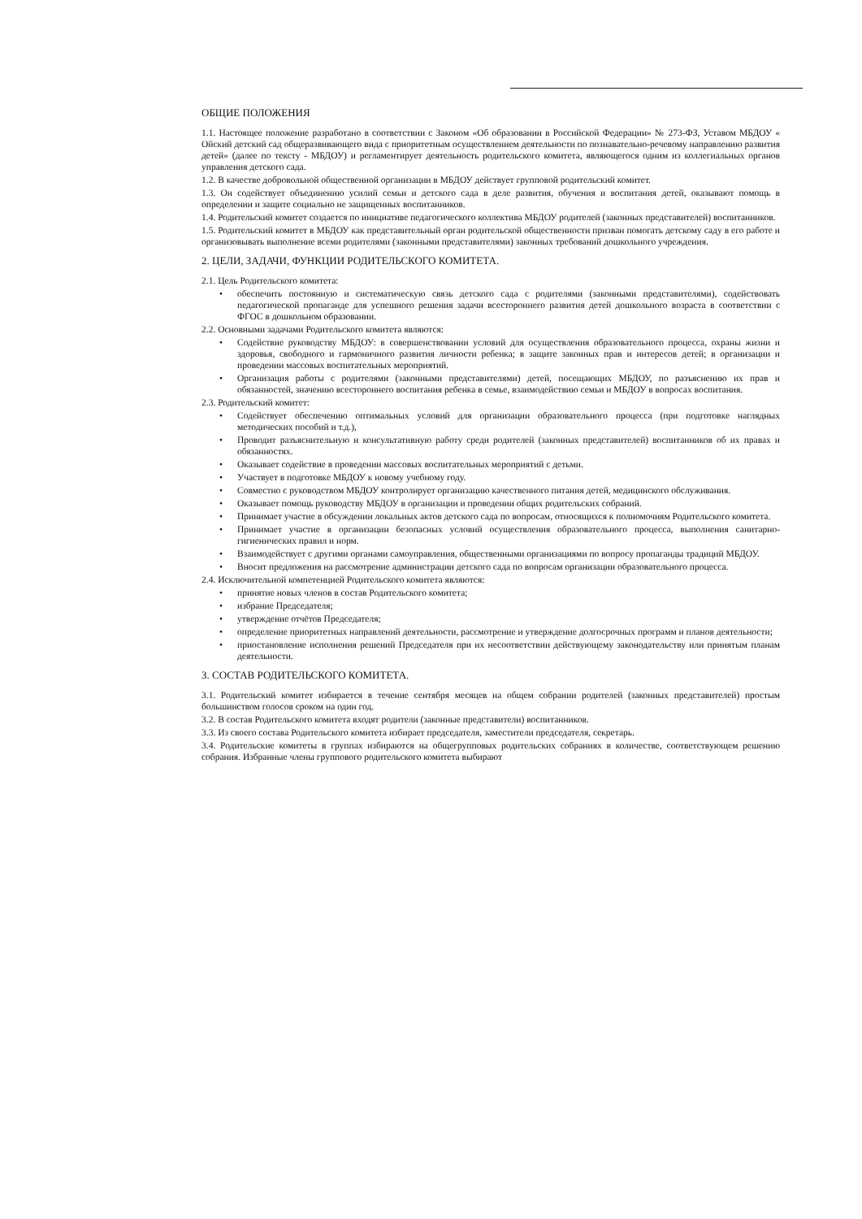ОБЩИЕ ПОЛОЖЕНИЯ
1.1. Настоящее положение разработано в соответствии с Законом «Об образовании в Российской Федерации» № 273-ФЗ, Уставом МБДОУ « Ойский детский сад общеразвивающего вида с приоритетным осуществлением деятельности по познавательно-речевому направлению развития детей» (далее по тексту - МБДОУ) и регламентирует деятельность родительского комитета, являющегося одним из коллегиальных органов управления детского сада.
1.2. В качестве добровольной общественной организации в МБДОУ действует групповой родительский комитет.
1.3. Он содействует объединению усилий семьи и детского сада в деле развития, обучения и воспитания детей, оказывают помощь в определении и защите социально не защищенных воспитанников.
1.4. Родительский комитет создается по инициативе педагогического коллектива МБДОУ родителей (законных представителей) воспитанников.
1.5. Родительский комитет в МБДОУ как представительный орган родительской общественности призван помогать детскому саду в его работе и организовывать выполнение всеми родителями (законными представителями) законных требований дошкольного учреждения.
2. ЦЕЛИ, ЗАДАЧИ, ФУНКЦИИ РОДИТЕЛЬСКОГО КОМИТЕТА.
2.1. Цель Родительского комитета:
• обеспечить постоянную и систематическую связь детского сада с родителями (законными представителями), содействовать педагогической пропаганде для успешного решения задачи всестороннего развития детей дошкольного возраста в соответствии с ФГОС в дошкольном образовании.
2.2. Основными задачами Родительского комитета являются:
• Содействие руководству МБДОУ: в совершенствовании условий для осуществления образовательного процесса, охраны жизни и здоровья, свободного и гармоничного развития личности ребенка; в защите законных прав и интересов детей; в организации и проведении массовых воспитательных мероприятий.
• Организация работы с родителями (законными представителями) детей, посещающих МБДОУ, по разъяснению их прав и обязанностей, значению всестороннего воспитания ребенка в семье, взаимодействию семьи и МБДОУ в вопросах воспитания.
2.3. Родительский комитет:
• Содействует обеспечению оптимальных условий для организации образовательного процесса (при подготовке наглядных методических пособий и т.д.),
• Проводит разъяснительную и консультативную работу среди родителей (законных представителей) воспитанников об их правах и обязанностях.
• Оказывает содействие в проведении массовых воспитательных мероприятий с детьми.
• Участвует в подготовке МБДОУ к новому учебному году.
• Совместно с руководством МБДОУ контролирует организацию качественного питания детей, медицинского обслуживания.
• Оказывает помощь руководству МБДОУ в организации и проведении общих родительских собраний.
• Принимает участие в обсуждении локальных актов детского сада по вопросам, относящихся к полномочиям Родительского комитета.
• Принимает участие в организации безопасных условий осуществления образовательного процесса, выполнения санитарно-гигиенических правил и норм.
• Взаимодействует с другими органами самоуправления, общественными организациями по вопросу пропаганды традиций МБДОУ.
• Вносит предложения на рассмотрение администрации детского сада по вопросам организации образовательного процесса.
2.4. Исключительной компетенцией Родительского комитета являются:
• принятие новых членов в состав Родительского комитета;
• избрание Председателя;
• утверждение отчётов Председателя;
• определение приоритетных направлений деятельности, рассмотрение и утверждение долгосрочных программ и планов деятельности;
• приостановление исполнения решений Председателя при их несоответствии действующему законодательству или принятым планам деятельности.
3. СОСТАВ РОДИТЕЛЬСКОГО КОМИТЕТА.
3.1. Родительский комитет избирается в течение сентября месяцев на общем собрании родителей (законных представителей) простым большинством голосов сроком на один год.
3.2. В состав Родительского комитета входят родители (законные представители) воспитанников.
3.3. Из своего состава Родительского комитета избирает председателя, заместители председателя, секретарь.
3.4. Родительские комитеты в группах избираются на общегрупповых родительских собраниях в количестве, соответствующем решению собрания. Избранные члены группового родительского комитета выбирают